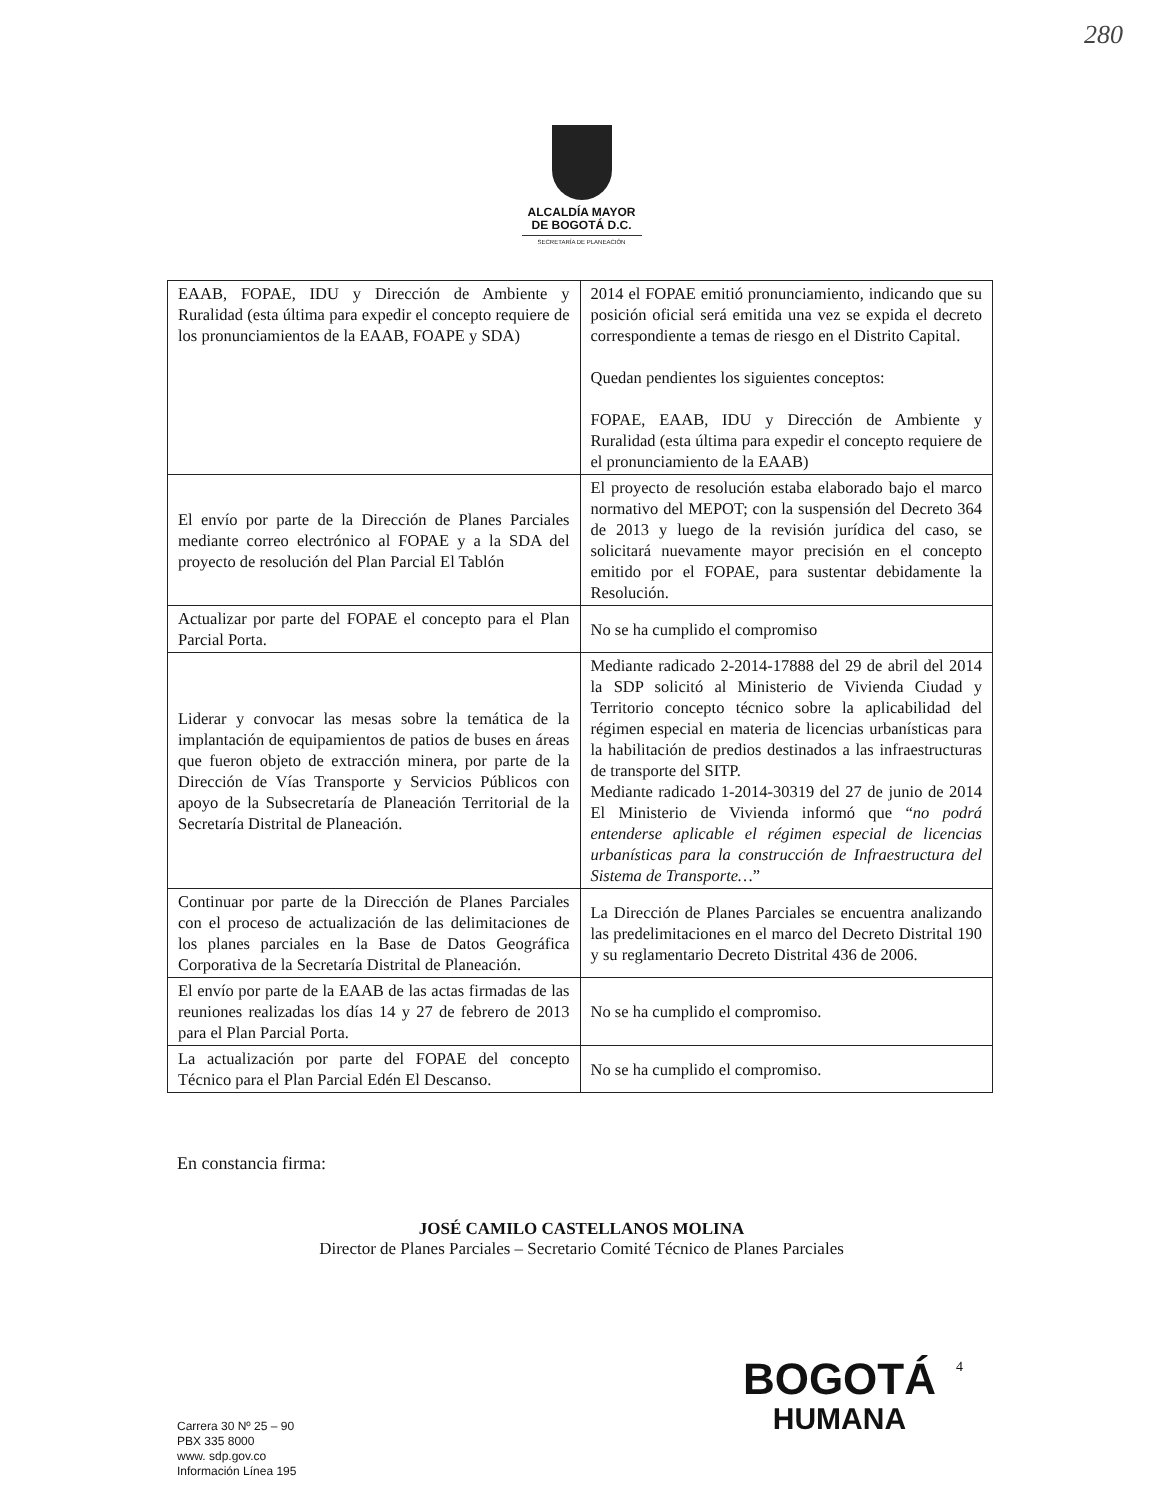280
ALCALDÍA MAYOR
DE BOGOTÁ D.C.
SECRETARÍA DE PLANEACIÓN
| EAAB, FOPAE, IDU y Dirección de Ambiente y Ruralidad (esta última para expedir el concepto requiere de los pronunciamientos de la EAAB, FOAPE y SDA) | 2014 el FOPAE emitió pronunciamiento, indicando que su posición oficial será emitida una vez se expida el decreto correspondiente a temas de riesgo en el Distrito Capital. Quedan pendientes los siguientes conceptos: FOPAE, EAAB, IDU y Dirección de Ambiente y Ruralidad (esta última para expedir el concepto requiere de el pronunciamiento de la EAAB) |
| El envío por parte de la Dirección de Planes Parciales mediante correo electrónico al FOPAE y a la SDA del proyecto de resolución del Plan Parcial El Tablón | El proyecto de resolución estaba elaborado bajo el marco normativo del MEPOT; con la suspensión del Decreto 364 de 2013 y luego de la revisión jurídica del caso, se solicitará nuevamente mayor precisión en el concepto emitido por el FOPAE, para sustentar debidamente la Resolución. |
| Actualizar por parte del FOPAE el concepto para el Plan Parcial Porta. | No se ha cumplido el compromiso |
| Liderar y convocar las mesas sobre la temática de la implantación de equipamientos de patios de buses en áreas que fueron objeto de extracción minera, por parte de la Dirección de Vías Transporte y Servicios Públicos con apoyo de la Subsecretaría de Planeación Territorial de la Secretaría Distrital de Planeación. | Mediante radicado 2-2014-17888 del 29 de abril del 2014 la SDP solicitó al Ministerio de Vivienda Ciudad y Territorio concepto técnico sobre la aplicabilidad del régimen especial en materia de licencias urbanísticas para la habilitación de predios destinados a las infraestructuras de transporte del SITP. Mediante radicado 1-2014-30319 del 27 de junio de 2014 El Ministerio de Vivienda informó que “ no podrá entenderse aplicable el régimen especial de licencias urbanísticas para la construcción de Infraestructura del Sistema de Transporte… ” |
| Continuar por parte de la Dirección de Planes Parciales con el proceso de actualización de las delimitaciones de los planes parciales en la Base de Datos Geográfica Corporativa de la Secretaría Distrital de Planeación. | La Dirección de Planes Parciales se encuentra analizando las predelimitaciones en el marco del Decreto Distrital 190 y su reglamentario Decreto Distrital 436 de 2006. |
| El envío por parte de la EAAB de las actas firmadas de las reuniones realizadas los días 14 y 27 de febrero de 2013 para el Plan Parcial Porta. | No se ha cumplido el compromiso. |
| La actualización por parte del FOPAE del concepto Técnico para el Plan Parcial Edén El Descanso. | No se ha cumplido el compromiso. |
En constancia firma:
JOSÉ CAMILO CASTELLANOS MOLINA
Director de Planes Parciales – Secretario Comité Técnico de Planes Parciales
Carrera 30 Nº 25 – 90
PBX 335 8000
www. sdp.gov.co
Información Línea 195
BOGOTÁ
HUMANA
4